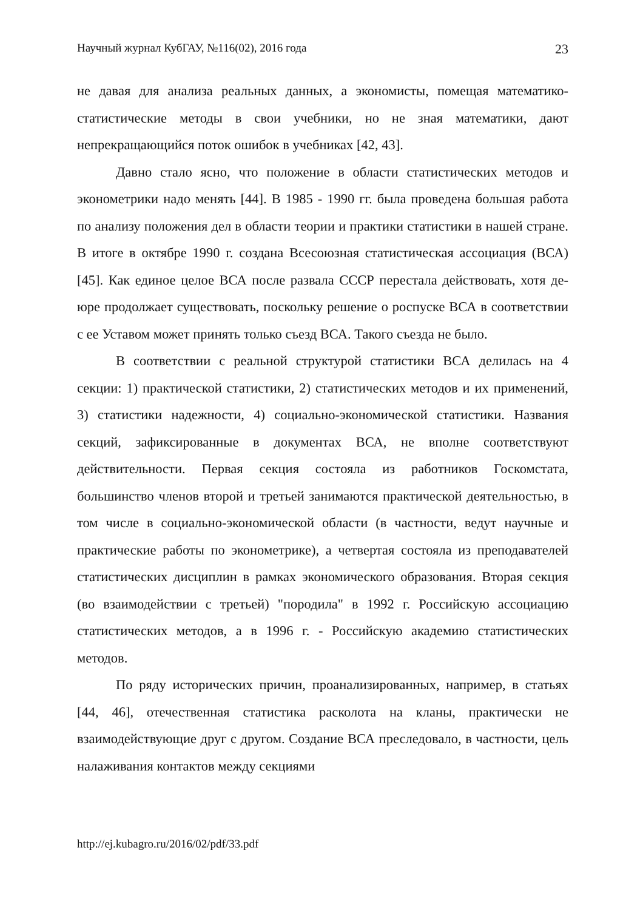Научный журнал КубГАУ, №116(02), 2016 года 23
не давая для анализа реальных данных, а экономисты, помещая математико-статистические методы в свои учебники, но не зная математики, дают непрекращающийся поток ошибок в учебниках [42, 43].
Давно стало ясно, что положение в области статистических методов и эконометрики надо менять [44]. В 1985 - 1990 гг. была проведена большая работа по анализу положения дел в области теории и практики статистики в нашей стране. В итоге в октябре 1990 г. создана Всесоюзная статистическая ассоциация (ВСА) [45]. Как единое целое ВСА после развала СССР перестала действовать, хотя де-юре продолжает существовать, поскольку решение о роспуске ВСА в соответствии с ее Уставом может принять только съезд ВСА. Такого съезда не было.
В соответствии с реальной структурой статистики ВСА делилась на 4 секции: 1) практической статистики, 2) статистических методов и их применений, 3) статистики надежности, 4) социально-экономической статистики. Названия секций, зафиксированные в документах ВСА, не вполне соответствуют действительности. Первая секция состояла из работников Госкомстата, большинство членов второй и третьей занимаются практической деятельностью, в том числе в социально-экономической области (в частности, ведут научные и практические работы по эконометрике), а четвертая состояла из преподавателей статистических дисциплин в рамках экономического образования. Вторая секция (во взаимодействии с третьей) "породила" в 1992 г. Российскую ассоциацию статистических методов, а в 1996 г. - Российскую академию статистических методов.
По ряду исторических причин, проанализированных, например, в статьях [44, 46], отечественная статистика расколота на кланы, практически не взаимодействующие друг с другом. Создание ВСА преследовало, в частности, цель налаживания контактов между секциями
http://ej.kubagro.ru/2016/02/pdf/33.pdf